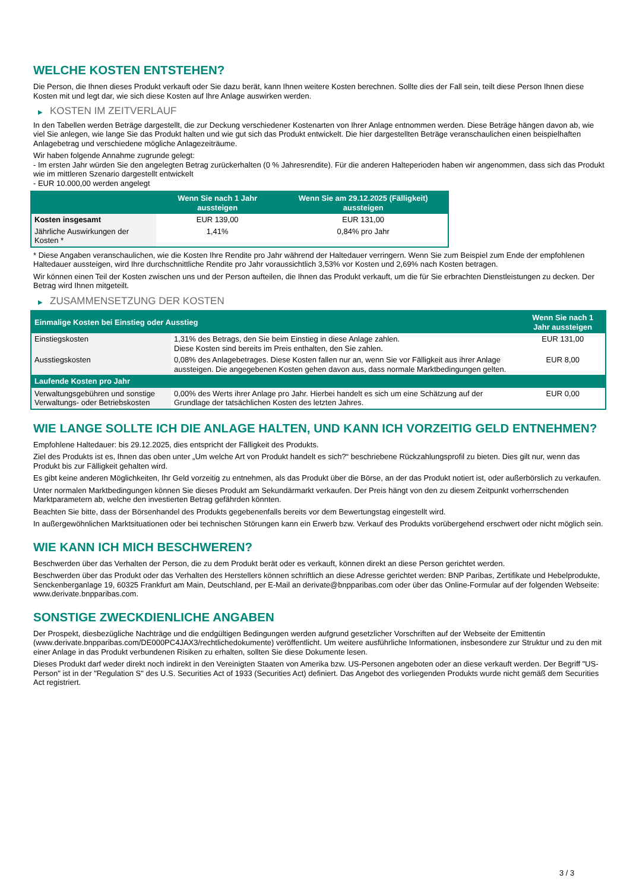WELCHE KOSTEN ENTSTEHEN?
Die Person, die Ihnen dieses Produkt verkauft oder Sie dazu berät, kann Ihnen weitere Kosten berechnen. Sollte dies der Fall sein, teilt diese Person Ihnen diese Kosten mit und legt dar, wie sich diese Kosten auf Ihre Anlage auswirken werden.
▶ KOSTEN IM ZEITVERLAUF
In den Tabellen werden Beträge dargestellt, die zur Deckung verschiedener Kostenarten von Ihrer Anlage entnommen werden. Diese Beträge hängen davon ab, wie viel Sie anlegen, wie lange Sie das Produkt halten und wie gut sich das Produkt entwickelt. Die hier dargestellten Beträge veranschaulichen einen beispielhaften Anlagebetrag und verschiedene mögliche Anlagezeiträume.
Wir haben folgende Annahme zugrunde gelegt:
- Im ersten Jahr würden Sie den angelegten Betrag zurückerhalten (0 % Jahresrendite). Für die anderen Halteperioden haben wir angenommen, dass sich das Produkt wie im mittleren Szenario dargestellt entwickelt
- EUR 10.000,00 werden angelegt
| | Wenn Sie nach 1 Jahr aussteigen | Wenn Sie am 29.12.2025 (Fälligkeit) aussteigen |
| --- | --- | --- |
| Kosten insgesamt | EUR 139,00 | EUR 131,00 |
| Jährliche Auswirkungen der Kosten * | 1,41% | 0,84% pro Jahr |
* Diese Angaben veranschaulichen, wie die Kosten Ihre Rendite pro Jahr während der Haltedauer verringern. Wenn Sie zum Beispiel zum Ende der empfohlenen Haltedauer aussteigen, wird Ihre durchschnittliche Rendite pro Jahr voraussichtlich 3,53% vor Kosten und 2,69% nach Kosten betragen.
Wir können einen Teil der Kosten zwischen uns und der Person aufteilen, die Ihnen das Produkt verkauft, um die für Sie erbrachten Dienstleistungen zu decken. Der Betrag wird Ihnen mitgeteilt.
▶ ZUSAMMENSETZUNG DER KOSTEN
| Einmalige Kosten bei Einstieg oder Ausstieg | | Wenn Sie nach 1 Jahr aussteigen |
| --- | --- | --- |
| Einstiegskosten | 1,31% des Betrags, den Sie beim Einstieg in diese Anlage zahlen. Diese Kosten sind bereits im Preis enthalten, den Sie zahlen. | EUR 131,00 |
| Ausstiegskosten | 0,08% des Anlagebetrages. Diese Kosten fallen nur an, wenn Sie vor Fälligkeit aus ihrer Anlage aussteigen. Die angegebenen Kosten gehen davon aus, dass normale Marktbedingungen gelten. | EUR 8,00 |
| Laufende Kosten pro Jahr | | |
| Verwaltungsgebühren und sonstige Verwaltungs- oder Betriebskosten | 0,00% des Werts ihrer Anlage pro Jahr. Hierbei handelt es sich um eine Schätzung auf der Grundlage der tatsächlichen Kosten des letzten Jahres. | EUR 0,00 |
WIE LANGE SOLLTE ICH DIE ANLAGE HALTEN, UND KANN ICH VORZEITIG GELD ENTNEHMEN?
Empfohlene Haltedauer: bis 29.12.2025, dies entspricht der Fälligkeit des Produkts.
Ziel des Produkts ist es, Ihnen das oben unter „Um welche Art von Produkt handelt es sich?“ beschriebene Rückzahlungsprofil zu bieten. Dies gilt nur, wenn das Produkt bis zur Fälligkeit gehalten wird.
Es gibt keine anderen Möglichkeiten, Ihr Geld vorzeitig zu entnehmen, als das Produkt über die Börse, an der das Produkt notiert ist, oder außerbörslich zu verkaufen.
Unter normalen Marktbedingungen können Sie dieses Produkt am Sekundärmarkt verkaufen. Der Preis hängt von den zu diesem Zeitpunkt vorherrschenden Marktparametern ab, welche den investierten Betrag gefährden könnten.
Beachten Sie bitte, dass der Börsenhandel des Produkts gegebenenfalls bereits vor dem Bewertungstag eingestellt wird.
In außergewöhnlichen Marktsituationen oder bei technischen Störungen kann ein Erwerb bzw. Verkauf des Produkts vorübergehend erschwert oder nicht möglich sein.
WIE KANN ICH MICH BESCHWEREN?
Beschwerden über das Verhalten der Person, die zu dem Produkt berät oder es verkauft, können direkt an diese Person gerichtet werden.
Beschwerden über das Produkt oder das Verhalten des Herstellers können schriftlich an diese Adresse gerichtet werden: BNP Paribas, Zertifikate und Hebelprodukte, Senckenberganlage 19, 60325 Frankfurt am Main, Deutschland, per E-Mail an derivate@bnpparibas.com oder über das Online-Formular auf der folgenden Webseite: www.derivate.bnpparibas.com.
SONSTIGE ZWECKDIENLICHE ANGABEN
Der Prospekt, diesbezügliche Nachträge und die endgültigen Bedingungen werden aufgrund gesetzlicher Vorschriften auf der Webseite der Emittentin (www.derivate.bnpparibas.com/DE000PC4JAX3/rechtlichedokumente) veröffentlicht. Um weitere ausführliche Informationen, insbesondere zur Struktur und zu den mit einer Anlage in das Produkt verbundenen Risiken zu erhalten, sollten Sie diese Dokumente lesen.
Dieses Produkt darf weder direkt noch indirekt in den Vereinigten Staaten von Amerika bzw. US-Personen angeboten oder an diese verkauft werden. Der Begriff "US-Person" ist in der "Regulation S" des U.S. Securities Act of 1933 (Securities Act) definiert. Das Angebot des vorliegenden Produkts wurde nicht gemäß dem Securities Act registriert.
3 / 3